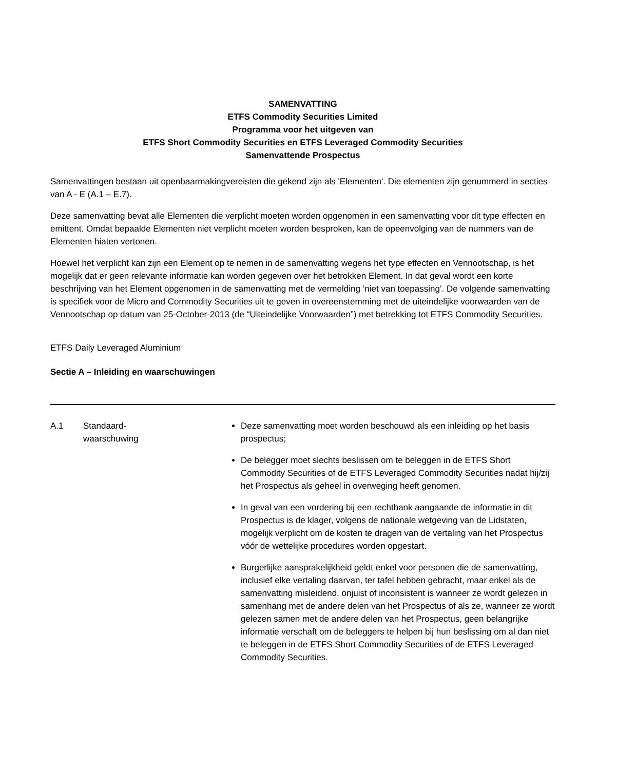SAMENVATTING
ETFS Commodity Securities Limited
Programma voor het uitgeven van
ETFS Short Commodity Securities en ETFS Leveraged Commodity Securities
Samenvattende Prospectus
Samenvattingen bestaan uit openbaarmakingvereisten die gekend zijn als 'Elementen'. Die elementen zijn genummerd in secties van A - E (A.1 – E.7).
Deze samenvatting bevat alle Elementen die verplicht moeten worden opgenomen in een samenvatting voor dit type effecten en emittent. Omdat bepaalde Elementen niet verplicht moeten worden besproken, kan de opeenvolging van de nummers van de Elementen hiaten vertonen.
Hoewel het verplicht kan zijn een Element op te nemen in de samenvatting wegens het type effecten en Vennootschap, is het mogelijk dat er geen relevante informatie kan worden gegeven over het betrokken Element. In dat geval wordt een korte beschrijving van het Element opgenomen in de samenvatting met de vermelding ‘niet van toepassing’. De volgende samenvatting is specifiek voor de Micro and Commodity Securities uit te geven in overeenstemming met de uiteindelijke voorwaarden van de Vennootschap op datum van 25-October-2013 (de “Uiteindelijke Voorwaarden”) met betrekking tot ETFS Commodity Securities.
ETFS Daily Leveraged Aluminium
Sectie A – Inleiding en waarschuwingen
| A.1 | Standaard- waarschuwing | Deze samenvatting moet worden beschouwd als een inleiding op het basis prospectus; De belegger moet slechts beslissen om te beleggen in de ETFS Short Commodity Securities of de ETFS Leveraged Commodity Securities nadat hij/zij het Prospectus als geheel in overweging heeft genomen. In geval van een vordering bij een rechtbank aangaande de informatie in dit Prospectus is de klager, volgens de nationale wetgeving van de Lidstaten, mogelijk verplicht om de kosten te dragen van de vertaling van het Prospectus vóór de wettelijke procedures worden opgestart. Burgerlijke aansprakelijkheid geldt enkel voor personen die de samenvatting, inclusief elke vertaling daarvan, ter tafel hebben gebracht, maar enkel als de samenvatting misleidend, onjuist of inconsistent is wanneer ze wordt gelezen in samenhang met de andere delen van het Prospectus of als ze, wanneer ze wordt gelezen samen met de andere delen van het Prospectus, geen belangrijke informatie verschaft om de beleggers te helpen bij hun beslissing om al dan niet te beleggen in de ETFS Short Commodity Securities of de ETFS Leveraged Commodity Securities. |